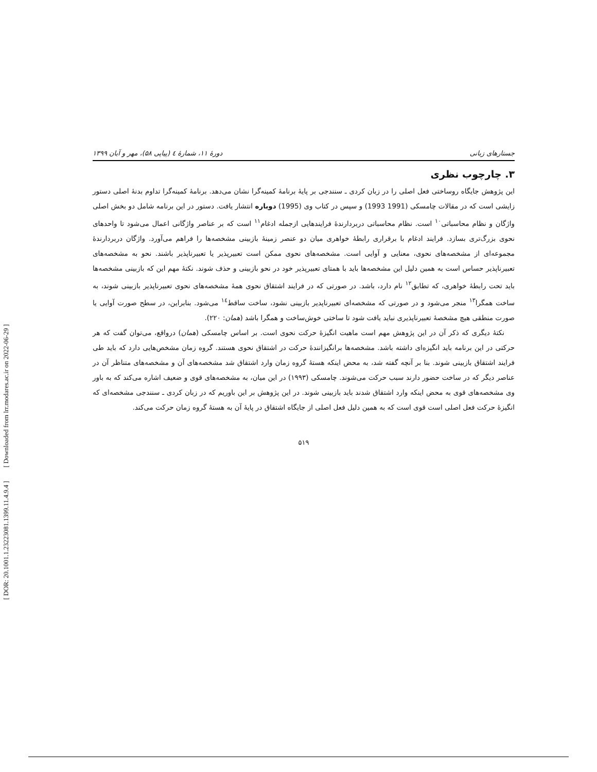[ DOR: 20.1001.1.23223081.1399.11.4.9.4 ] [ Downloaded from lrr.modares.ac.ir on 2022-06-29 ]
جستارهای زبانی دورهٔ ۱۱، شمارهٔ ٤ (پیاپی ۵۸)، مهر و آبان ۱۳۹۹
۳. چارچوب نظری
این پژوهش جایگاه روساختی فعل اصلی را در زبان کردی ـ سنندجی بر پایهٔ برنامهٔ کمینه‌گرا نشان می‌دهد. برنامهٔ کمینه‌گرا تداوم بدنهٔ اصلی دستور زایشی است که در مقالات چامسکی (1991 1993) و سپس در کتاب وی (1995) دوباره انتشار یافت. دستور در این برنامه شامل دو بخش اصلی واژگان و نظام محاسباتی<sup>۱۰</sup> است. نظام محاسباتی دربردارندهٔ فرایندهایی ازجمله ادغام<sup>۱۱</sup> است که بر عناصر واژگانی اعمال می‌شود تا واحدهای نحوی بزرگ‌تری بسازد. فرایند ادغام با برقراری رابطهٔ خواهری میان دو عنصر زمینهٔ بازبینی مشخصه‌ها را فراهم می‌آورد. واژگان دربردارندهٔ مجموعه‌ای از مشخصه‌های نحوی، معنایی و آوایی است. مشخصه‌های نحوی ممکن است تعبیرپذیر یا تعبیرناپذیر باشند. نحو به مشخصه‌های تعبیرناپذیر حساس است به همین دلیل این مشخصه‌ها باید با همتای تعبیرپذیر خود در نحو بازبینی و حذف شوند. نکتهٔ مهم این که بازبینی مشخصه‌ها باید تحت رابطهٔ خواهری، که تطابق<sup>۱۲</sup> نام دارد، باشد. در صورتی که در فرایند اشتقاق نحوی همهٔ مشخصه‌های نحوی تعبیرناپذیر بازبینی شوند، به ساخت همگرا<sup>۱۳</sup> منجر می‌شود و در صورتی که مشخصه‌ای تعبیرناپدیر بازبینی نشود، ساخت ساقط<sup>۱٤</sup> می‌شود. بنابراین، در سطح صورت آوایی یا صورت منطقی هیچ مشخصهٔ تعبیرناپذیری نباید یافت شود تا ساختی خوش‌ساخت و همگرا باشد (همان: ۲۲۰).
نکتهٔ دیگری که ذکر آن در این پژوهش مهم است ماهیت انگیزهٔ حرکت نحوی است. بر اساس چامسکی (همان) درواقع، می‌توان گفت که هر حرکتی در این برنامه باید انگیزه‌ای داشته باشد. مشخصه‌ها برانگیزانندهٔ حرکت در اشتقاق نحوی هستند. گروه زمان مشخص‌هایی دارد که باید طی فرایند اشتقاق بازبینی شوند. بنا بر آنچه گفته شد، به محض اینکه هستهٔ گروه زمان وارد اشتقاق شد مشخصه‌های آن و مشخصه‌های متناظر آن در عناصر دیگر که در ساخت حضور دارند سبب حرکت می‌شوند. چامسکی (۱۹۹۳) در این میان، به مشخصه‌های قوی و ضعیف اشاره می‌کند که به باور وی مشخصه‌های قوی به محض اینکه وارد اشتقاق شدند باید بازبینی شوند. در این پژوهش بر این باوریم که در زبان کردی ـ سنندجی مشخصه‌ای که انگیزهٔ حرکت فعل اصلی است قوی است که به همین دلیل فعل اصلی از جایگاه اشتقاق در پایهٔ آن به هستهٔ گروه زمان حرکت می‌کند.
۵۱۹